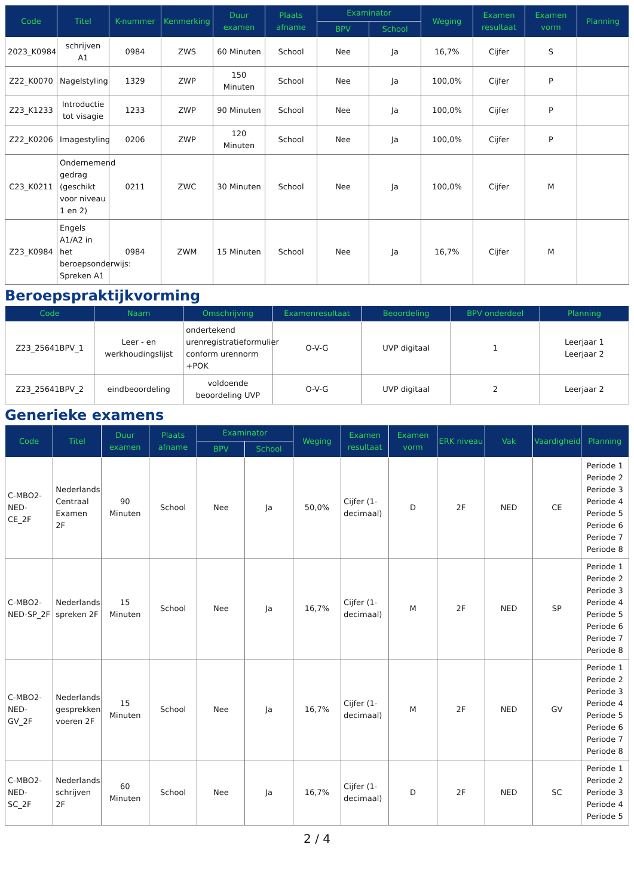| Code | Titel | K-nummer | Kenmerking | Duur examen | Plaats afname | Examinator | | Weging | Examen resultaat | Examen vorm | Planning |
| --- | --- | --- | --- | --- | --- | --- | --- | --- | --- | --- | --- |
| | | | | | | BPV | School | | | | |
| 2023_K0984 | schrijven A1 | 0984 | ZWS | 60 Minuten | School | Nee | Ja | 16,7% | Cijfer | S | |
| Z22_K0070 | Nagelstyling | 1329 | ZWP | 150 Minuten | School | Nee | Ja | 100,0% | Cijfer | P | |
| Z23_K1233 | Introductie tot visagie | 1233 | ZWP | 90 Minuten | School | Nee | Ja | 100,0% | Cijfer | P | |
| Z22_K0206 | Imagestyling | 0206 | ZWP | 120 Minuten | School | Nee | Ja | 100,0% | Cijfer | P | |
| C23_K0211 | Ondernemend gedrag (geschikt voor niveau 1 en 2) | 0211 | ZWC | 30 Minuten | School | Nee | Ja | 100,0% | Cijfer | M | |
| Z23_K0984 | Engels A1/A2 in het beroepsonderwijs: Spreken A1 | 0984 | ZWM | 15 Minuten | School | Nee | Ja | 16,7% | Cijfer | M | |
Beroepspraktijkvorming
| Code | Naam | Omschrijving | Examenresultaat | Beoordeling | BPV onderdeel | Planning |
| --- | --- | --- | --- | --- | --- | --- |
| Z23_25641BPV_1 | Leer - en werkhoudingslijst | ondertekend urenregistratieformulier conform urennorm +POK | O-V-G | UVP digitaal | 1 | Leerjaar 1 Leerjaar 2 |
| Z23_25641BPV_2 | eindbeoordeling | voldoende beoordeling UVP | O-V-G | UVP digitaal | 2 | Leerjaar 2 |
Generieke examens
| Code | Titel | Duur examen | Plaats afname | Examinator | | Weging | Examen resultaat | Examen vorm | ERK niveau | Vak | Vaardigheid | Planning |
| --- | --- | --- | --- | --- | --- | --- | --- | --- | --- | --- | --- | --- |
| | | | | BPV | School | | | | | | | |
| C-MBO2-NED-CE_2F | Nederlands Centraal Examen 2F | 90 Minuten | School | Nee | Ja | 50,0% | Cijfer (1-decimaal) | D | 2F | NED | CE | Periode 1 Periode 2 Periode 3 Periode 4 Periode 5 Periode 6 Periode 7 Periode 8 |
| C-MBO2-NED-SP_2F | Nederlands spreken 2F | 15 Minuten | School | Nee | Ja | 16,7% | Cijfer (1-decimaal) | M | 2F | NED | SP | Periode 1 Periode 2 Periode 3 Periode 4 Periode 5 Periode 6 Periode 7 Periode 8 |
| C-MBO2-NED-GV_2F | Nederlands gesprekken voeren 2F | 15 Minuten | School | Nee | Ja | 16,7% | Cijfer (1-decimaal) | M | 2F | NED | GV | Periode 1 Periode 2 Periode 3 Periode 4 Periode 5 Periode 6 Periode 7 Periode 8 |
| C-MBO2-NED-SC_2F | Nederlands schrijven 2F | 60 Minuten | School | Nee | Ja | 16,7% | Cijfer (1-decimaal) | D | 2F | NED | SC | Periode 1 Periode 2 Periode 3 Periode 4 Periode 5 |
2 / 4